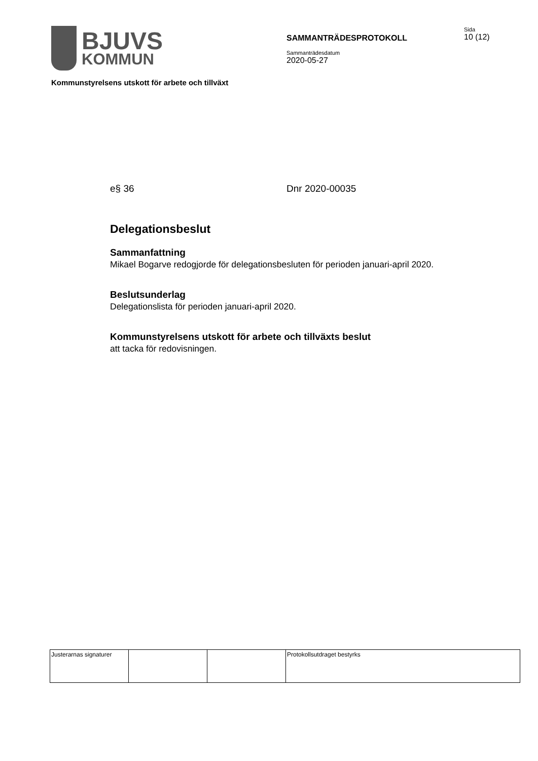BJUVS
KOMMUN
SAMMANTRÄDESPROTOKOLL
Sammanträdesdatum
2020-05-27
Sida
10 (12)
Kommunstyrelsens utskott för arbete och tillväxt
e§ 36 Dnr 2020-00035
Delegationsbeslut
Sammanfattning
Mikael Bogarve redogjorde för delegationsbesluten för perioden januari-april 2020.
Beslutsunderlag
Delegationslista för perioden januari-april 2020.
Kommunstyrelsens utskott för arbete och tillväxts beslut
att tacka för redovisningen.
| Justerarnas signaturer | | | Protokollsutdraget bestyrks |